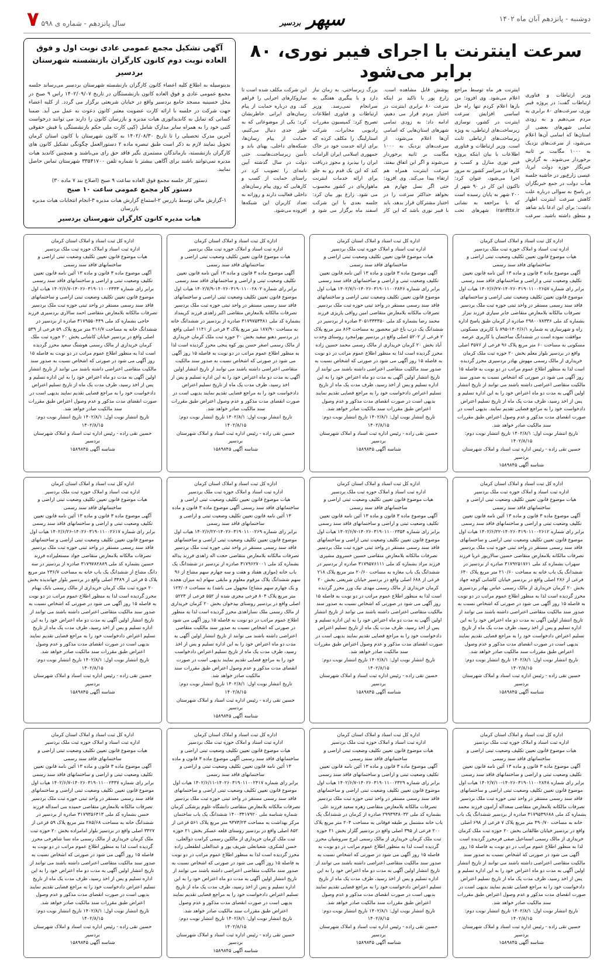دوشنبه - پانزدهم آبان ماه ۱۴۰۲
سپهر بردسیر سال پانزدهم - شماره ی ۵۹۸ ۷
سرعت اینترنت با اجرای فیبر نوری، ۸۰ برابر می‌شود
وزیر ارتباطات و فناوری ارتباطات گفت: در پروژه فیبر نوری، سرعت‌های ۸۰ برابری به مردم می‌دهیم و به زودی تمامی شهرهای بعضی از استان‌ها که اسامی آن‌ها اعلام می‌شود، از سرعت‌های نزدیک به ۱۰۰۰ مگابیت بر ثانیه برخوردار می‌شوند. به گزارش خبرنگار حوزه دولت ایرنا، عیسی زارع‌پور در حاشیه جلسه هیأت دولت در جمع خبرنگاران در پاسخ به سوالی درباره علت کاهش سرعت اینترنت اظهار داشت: برای این ادعا باید شاهد و منطق داشته باشید. سرعت اینترنت هر ماه توسط مراجع اعلام می‌شود. وی افزود: من بارها اعلام کردم تنها راه حل اساسی افزایش سرعت اینترنت در کشور، نوسازی زیرساخت‌های ارتباطی، به ویژه زیرساخت‌های ارتباطی ثابت است. وزیر ارتباطات و فناوری اطلاعات با بیان اینکه پروژه فیبر نوری منازل و کسب و کارها در سراسر کشور به مرور اجرا می‌شود، عنوان کرد: تاکنون این کار در ۹۰ شهر از ۲۰۰ شهر به پایان رسیده است که با مراجعه به نشانی iranfttx.ir شهرهای تحت پوشش قابل مشاهده است. زارع پور با تاکید بر اینکه سرعت ۸۰ برابری اینترنت در اختیار مردم قرار می دهیم، ادامه داد: به زودی تمامی شهرهای استان‌هایی که اسامی آن‌ها اعلام می‌شود، از سرعت‌های نزدیک به ۱۰۰۰ مگابیت بر ثانیه برخوردار می‌شوند و اگر این اتفاق بیفتد، سرعت اینترنت همراه هم ارتقاء پیدا می‌کند. وی افزود: حتی اگر نسل چهارم هم بخواهد حداکثر سرعت را در اختیار مشترکان قرار بدهد، باید با فیبر نوری باشد که این کار بزرگ زیرساختی، به زمان نیاز دارد و با پیگیری هفتگی به سرانجام نمی‌رسد. وزیر ارتباطات و فناوری اطلاعات تصریح کرد: کمیسیون مقررات رادیویی مخابرات، شرکت استارلینگ را مکلف کرده که برای ارائه خدمت خود در خاک جمهوری اسلامی ایران الزامات ایران را بپذیرد و مجوز دریافت کند که این یک قدم رو به جلو برای ارائه خدمات اینترنت ماهواره‌ای در کشور محسوب می شود. زارع پور بیان کرد: جلسه بعدی با این شرکت اسفند ماه برگزار می شود و این شرکت مکلف شده است تا سازوکارهای اجرایی را فراهم کند. وی درباره حمایت از پیام رسان‌های ایرانی خاطرنشان کرد: یکی از موضوعاتی که به طور جدی دنبال می‌کنیم، حمایت از پیام رسان‌ها، شبکه‌های داخلی، پهنای باند و تأمین زیرساخت‌هاست. حتی دولت در سال گذشته آیین نامه‌ای را تصویب کرد در راستای حمایت از کسب و کارهایی که روی پیام رسان‌های داخلی فعالیت دارند و روزانه به تعداد کاربران این شبکه‌ها افزوده می‌شود.
آگهی تشکیل مجمع عمومی عادی نوبت اول و فوق العاده نوبت دوم کانون کارگران بازنشسته شهرستان بردسیر
بدینوسیله به اطلاع کلیه اعضاء کانون کارگران بازنشسته شهرستان بردسیر می‌رساند جلسه مجمع عمومی عادی و فوق العاده کانون بازنشستگان در تاریخ ۱۴۰۲/۰۹/۰۷ راس ۹ صبح در محل حسینیه مسجد جامع بردسیر واقع در خیابان شریعتی برگزار می گردد. از کلیه اعضاء جهت شرکت در جلسه با ارائه کارت عضویت معتبر کانون دعوت به عمل می آید. ضمنا کسانی که تمایل به کاندیداتوری هیات مدیره و بازرسان کانون را دارند می توانند درخواست کتبی خود را به همراه سایر مدارک شامل (کپی کارت ملی حکم بازنشستگی یا فیش حقوقی آخرین مدرک تحصیلی را تا تاریخ ۱۴۰۲/۰۸/۳۰ به کانون شهرستان یا کانون استان کرمان تحویل نمایند لازم به ذکر است طبق تبصره ماده ۲ دستورالعمل چگونگی تشکیل کانون های کارگران بازنشسته، بازماندگان مستمری بگیر فاقد حق رای می‌باشند و همچنین کاندید هیات مدیره نمی‌توانند باشند برای آگاهی بیشتر با شماره تلفن ۳۳۵۴۱۷۰۰ شهرستان تماس حاصل نمایید.
دستور کار جلسه مجمع فوق العاده ساعت ۹ صبح (اصلاح بند ۷ ماده ۳۰)
دستور کار مجمع عمومی ساعت ۱۰ صبح
۱-گزارش مالی توسط بازرس ۲-استماع گزارش هیات مدیره ۳-انجام انتخابات هیات مدیره بازرسان
هیات مدیره کانون کارگران شهرستان بردسیر
اداره کل ثبت اسناد و املاک استان کرمان
اداره ثبت اسناد و املاک حوزه ثبت ملک بردسیر
هیات موضوع قانون تعیین تکلیف وضعیت ثبتی اراضی و ساختمانهای فاقد سند رسمی
آگهی موضوع ماده ۳ قانون و ماده ۱۳ آئین نامه قانون تعیین تکلیف وضعیت ثبتی و اراضی و ساختمانهای فاقد سند رسمی
برابر رای شماره ۱۴۰۲۶۰۳۱۹۰۱۱۰۰۲۶۵۷-۱۴۰۲/۶/۲۷ هیات اول موضوع قانون تعیین تکلیف وضعیت ثبتی اراضی و ساختمانهای فاقد سند رسمی مستقر در واحد ثبتی حوزه ثبت ملک بردسیر تصرفات مالکانه بلامعارض متقاضی جابر سیاری فرزند نبزار بشماره کد ملی ۲۹۸۰۰۷۸۳۳۶ صادره از کرمان طبق پاسخ اداره راه و شهرسازی به شماره ۱۴۰۲/۶/۱-۸۹۵ با کاربری مسکونی موافقت نموده است در ششدانگ ساختمان با کاربری عرصه مسکونی به مساحت ۶۰ متر مربع پلاک ۹۶ فرعی از ۳۵۷۶ اصلی واقع در بردسیر بلوار معلم بخش ۲۰ حوزه ثبت ملک کرمان خریداری از مالک رسمی مهوش بهادر بردسیری محرز گردیده است لذا به منظور اطلاع عموم مراتب در دو نوبت به فاصله ۱۵ روز آگهی می شود در صورتی که اشخاص نسبت به صدور سند مالکیت متقاضی اعتراضی داشته باشند می توانند از تاریخ انتشار اولین آگهی به مدت دو ماه اعتراض خود را به این اداره تسلیم و پس از اخذ رسید، ظرف مدت یک ماه از تاریخ تسلیم اعتراض دادخواست خود را به مراجع قضایی تقدیم نمایند. بدیهی است در صورت انقضای مدت مذکور و عدم وصول اعتراض طبق مقررات سند مالکیت صادر خواهد شد.
تاریخ انتشار نوبت اول: ۱۴۰۲/۸/۱ تاریخ انتشار نوبت دوم: ۱۴۰۲/۸/۱۵
حسین تقی زاده - رئیس اداره ثبت اسناد و املاک شهرستان بردسیر
شناسه آگهی ۱۵۸۹۸۴۵
اداره کل ثبت اسناد و املاک استان کرمان
اداره ثبت اسناد و املاک حوزه ثبت ملک بردسیر
هیات موضوع قانون تعیین تکلیف وضعیت ثبتی اراضی و ساختمانهای فاقد سند رسمی
آگهی موضوع ماده ۳ قانون و ماده ۱۳ آئین نامه قانون تعیین تکلیف وضعیت ثبتی و اراضی و ساختمانهای فاقد سند رسمی
برابر رای شماره ۱۴۰۲۶۰۳۱۹۰۱۱۰۰۲۸۴۶-۱۴۰۲/۷/۱ هیات اول موضوع قانون تعیین تکلیف وضعیت ثبتی اراضی و ساختمانهای فاقد سند رسمی مستقر در واحد ثبتی حوزه ثبت ملک بردسیر تصرفات مالکانه بلامعارض متقاضی امین رواقی پاریزی فرزند محمد رضا بشماره کد ملی ۳۰۵۱۳۳۳۳۵۰ صادره از بردسیر در ششدانگ یک درب باغ غیر محصور به مساحت ۸۶۴ متر مربع پلاک ۲ فرعی از ۵۲۰۲ اصلی واقع در بردسیر بهرامجرد روستای وحدت آباد بخش ۲۰ کرمان خریداری از مالک رسمی محمد حسین زاده محرز گردیده است لذا به منظور اطلاع عموم مراتب در دو نوبت به فاصله ۱۵ روز آگهی می شود در صورتی که اشخاص نسبت به صدور سند مالکیت متقاضی اعتراضی داشته باشند می توانند از تاریخ انتشار اولین آگهی به مدت دو ماه اعتراض خود را به این اداره تسلیم و پس از اخذ رسید، ظرف مدت یک ماه از تاریخ تسلیم اعتراض دادخواست خود را به مراجع قضایی تقدیم نمایند بدیهی است در صورت انقضای مدت مذکور و عدم وصول اعتراض طبق مقررات سند مالکیت صادر خواهد شد.
تاریخ انتشار نوبت اول: ۱۴۰۲/۸/۱ تاریخ انتشار نوبت دوم: ۱۴۰۲/۸/۱۵
حسین تقی زاده - رئیس اداره ثبت اسناد و املاک شهرستان بردسیر
شناسه آگهی ۱۵۸۹۸۴۵
اداره کل ثبت اسناد و املاک استان کرمان
اداره ثبت اسناد و املاک حوزه ثبت ملک بردسیر
هیات موضوع قانون تعیین تکلیف وضعیت ثبتی اراضی و ساختمانهای فاقد سند رسمی
آگهی موضوع ماده ۳ قانون و ماده ۱۳ آئین نامه قانون تعیین تکلیف وضعیت ثبتی و اراضی و ساختمانهای فاقد سند رسمی
برابر رای شماره ۱۴۰۲۶۰۳۱۹۰۱۱۰۰۲۸۰۲-۱۴۰۲/۷/۹ هیات اول موضوع قانون تعیین تکلیف وضعیت ثبتی اراضی و ساختمانهای فاقد سند رسمی مستقر در واحد ثبتی حوزه ثبت ملک بردسیر تصرفات مالکانه بلامعارض متقاضی اکبر زاهدی فرزند کریمداد بشماره کد ملی ۳۱۷۹۷۵۳۴۸۱ صادره از بردسیر در ششدانگ خانه به مساحت ۱۸۷/۹۰ متر مربع پلاک ۳ فرعی از ۱۱۴۱ اصلی واقع در بردسیر دهنو سفید بخش ۲۰ حوزه ثبت ملک کرمان خریداری از مالک رسمی اصغر حسن پور کوه پنجی محرز گردیده است لذا به منظور اطلاع عموم مراتب در دو نوبت به فاصله ۱۵ روز آگهی می شود در صورتی که اشخاص نسبت به صدور سند مالکیت متقاضی اعتراضی داشته باشند می توانند از تاریخ انتشار اولین آگهی به مدت دو ماه اعتراض خود را به این اداره تسلیم و پس از اخذ رسید، ظرف مدت یک ماه از تاریخ تسلیم اعتراض دادخواست خود را به مراجع قضایی تقدیم نمایند بدیهی است در صورت انقضای مدت مذکور و عدم وصول اعتراض طبق مقررات سند مالکیت صادر خواهد شد.
تاریخ انتشار نوبت اول: ۱۴۰۲/۸/۱ تاریخ انتشار نوبت دوم: ۱۴۰۲/۸/۱۵
حسین تقی زاده - رئیس اداره ثبت اسناد و املاک شهرستان بردسیر
شناسه آگهی ۱۵۸۹۸۴۵
اداره کل ثبت اسناد و املاک استان کرمان
اداره ثبت اسناد و املاک حوزه ثبت ملک بردسیر
هیات موضوع قانون تعیین تکلیف وضعیت ثبتی اراضی و ساختمانهای فاقد سند رسمی
آگهی موضوع ماده ۳ قانون و ماده ۱۳ آئین نامه قانون تعیین تکلیف وضعیت ثبتی و اراضی و ساختمانهای فاقد سند رسمی برابر رای شماره ۱۴۰۲۶۰۳۱۹۰۱۱۰۰۲۳۳۳-۱۴۰۲/۶/۷ هیات اول موضوع قانون تعیین تکلیف وضعیت ثبتی اراضی و ساختمانهای فاقد سند رسمی مستقر در واحد ثبتی حوزه ثبت ملک بردسیر تصرفات مالکانه بلامعارض متقاضی احمد سالاری بردسیری فرزند حاجی بشماره کد ملی ۳۱۷۹۵۵۰۴۴۹ صادره از بردسیر در ششدانگ خانه به مساحت ۳۱۶/۷ متر مربع پلاک ۵۹ فرعی از ۵۳۹ اصلی واقع در بردسیر خیابان کاشانی بخش ۲۰ حوزه ثبت ملک کرمان خریداری از مالک رسمی هوشنگ سعید محرز گردیده است لذا به منظور اطلاع عموم مراتب در دو نوبت به فاصله ۱۵ روز آگهی می شود در صورتی که اشخاص نسبت به صدور سند مالکیت متقاضی اعتراضی داشته باشند می توانند از تاریخ انتشار اولین آگهی به مدت دو ماه اعتراض خود را به این اداره تسلیم و پس از اخذ رسید، ظرف مدت یک ماه از تاریخ تسلیم اعتراض دادخواست خود را به مراجع قضایی تقدیم نمایند بدیهی است در صورت انقضای مدت مذکور و عدم وصول اعتراض طبق مقررات سند مالکیت صادر خواهد شد.
تاریخ انتشار نوبت اول: ۱۴۰۲/۸/۱ تاریخ انتشار نوبت دوم: ۱۴۰۲/۸/۱۵
حسین تقی زاده - رئیس اداره ثبت اسناد و املاک شهرستان بردسیر
شناسه آگهی ۱۵۸۹۸۴۵
اداره کل ثبت اسناد و املاک استان کرمان
اداره ثبت اسناد و املاک حوزه ثبت ملک بردسیر
هیات موضوع قانون تعیین تکلیف وضعیت ثبتی اراضی و ساختمانهای فاقد سند رسمی
آگهی موضوع ماده ۳ قانون و ماده ۱۳ آئین نامه قانون تعیین تکلیف وضعیت ثبتی و اراضی و ساختمانهای فاقد سند رسمی
برابر رای شماره ۱۴۰۲۶۰۳۱۹۰۱۱۰۰۲۶۱۲-۱۴۰۲/۶/۲۲ هیات اول موضوع قانون تعیین تکلیف وضعیت ثبتی اراضی و ساختمانهای فاقد سند رسمی مستقر در واحد ثبتی حوزه ثبت ملک بردسیر تصرفات مالکانه بلامعارض متقاضی حسین سالارپور غربا فرزند سهراب بشماره کد ملی ۳۱۷۹۲۵۱۷۶۱ صادره از بردسیر در ششدانگ یک باب خانه به مساحت ۲۱۰/۶۰ متر مربع پلاک ۶۴۰ فرعی از ۲۸۶ اصلی واقع در بردسیر خیابان کاشانی کوچه جهاد بخش ۲۰ کرمان خریداری از مالک رسمی عباس بهادر بردسیری محرز گردیده است لذا به منظور اطلاع عموم مراتب در دو نوبت به فاصله ۱۵ روز آگهی می شود در صورتی که اشخاص نسبت به صدور سند مالکیت متقاضی اعتراضی داشته باشند می توانند از تاریخ انتشار اولین آگهی به مدت دو ماه اعتراض خود را به این اداره تسلیم و پس از اخذ رسید، ظرف مدت یک ماه از تاریخ تسلیم اعتراض دادخواست خود را به مراجع قضایی تقدیم نمایند بدیهی است در صورت انقضای مدت مذکور و عدم وصول اعتراض طبق مقررات سند مالکیت صادر خواهد شد.
تاریخ انتشار نوبت اول: ۱۴۰۲/۸/۱ تاریخ انتشار نوبت دوم: ۱۴۰۲/۸/۱۵
حسین تقی زاده - رئیس اداره ثبت اسناد و املاک شهرستان بردسیر
شناسه آگهی ۱۵۸۹۸۴۵
اداره کل ثبت اسناد و املاک استان کرمان
اداره ثبت اسناد و املاک حوزه ثبت ملک بردسیر
هیات موضوع قانون تعیین تکلیف وضعیت ثبتی اراضی و ساختمانهای فاقد سند رسمی
آگهی موضوع ماده ۳ قانون و ماده ۱۳ آئین نامه قانون تعیین تکلیف وضعیت ثبتی و اراضی و ساختمانهای فاقد سند رسمی
برابر رای شماره ۱۴۰۲۶۰۳۱۹۰۱۱۰۰۲۳۵۴-۱۴۰۲/۶/۷ هیات اول موضوع قانون تعیین تکلیف وضعیت ثبتی اراضی و ساختمانهای فاقد سند رسمی مستقر در واحد ثبتی حوزه ثبت ملک بردسیر تصرفات مالکانه بلامعارض متقاضی حسین خسروی مشیزی فرزند مراد بشماره کد ملی ۳۱۷۹۵۷۶۱۱۱ صادره از بردسیر در ششدانگ یک باب مغازه به مساحت ۲۰/۶۰ متر مربع پلاک ۲۱۸ فرعی از ۶۸۸ اصلی واقع در بردسیر خیابان شریعتی بخش ۲۰ کرمان خریداری از مالک رسمی مهدی نیک ورز محرز گردیده است لذا به منظور اطلاع عموم مراتب در دو نوبت به فاصله ۱۵ روز آگهی می شود در صورتی که اشخاص نسبت به صدور سند مالکیت متقاضی اعتراضی داشته باشند می توانند از تاریخ انتشار اولین آگهی به مدت دو ماه اعتراض خود را به این اداره تسلیم و پس از اخذ رسید، ظرف مدت یک ماه از تاریخ تسلیم اعتراض دادخواست خود را به مراجع قضایی تقدیم نمایند بدیهی است در صورت انقضای مدت مذکور و عدم وصول اعتراض طبق مقررات سند مالکیت صادر خواهد شد.
تاریخ انتشار نوبت اول: ۱۴۰۲/۸/۱ تاریخ انتشار نوبت دوم: ۱۴۰۲/۸/۱۵
حسین تقی زاده - رئیس اداره ثبت اسناد و املاک شهرستان بردسیر
شناسه آگهی ۱۵۸۹۸۴۵
اداره کل ثبت اسناد و املاک استان کرمان
اداره ثبت اسناد و املاک حوزه ثبت ملک بردسیر
هیات موضوع قانون تعیین تکلیف وضعیت ثبتی اراضی و ساختمانهای فاقد سند رسمی آگهی موضوع ماده ۳ قانون و ماده ۱۳ آئین نامه قانون تعیین تکلیف وضعیت ثبتی و اراضی و ساختمانهای فاقد سند رسمی
برابر رای شماره ۱۴۰۲۶۰۳۱۹۰۱۱۰۰۲۶۹-۱۴۰۲/۶/۲۲ هیات اول موضوع قانون تعیین تکلیف وضعیت ثبتی اراضی و ساختمانهای فاقد سند رسمی مستقر در واحد ثبتی حوزه ثبت ملک بردسیر تصرفات مالکانه بلامعارض متقاضی حجت اله زاهدی فرزند یداله بشماره کد ملی ۳۱۷۹۶۲۷۰۰۱ صادره از بردسیر در ششدانگ یک باب خانه (موازی هفتاد و هفت و سه چهارم سهم مشاع از ۹۶ سهم ششدانگ پلاک مرقوم معلوم و مابقی سهام (به میزان هجده و یک چهارم سهم مشاع) مجهول می باشد) به مساحت ۱۲۳/۰۶ متر مربع پلاک ۸۰۴ فرعی مجزی شده از ۵۵۲ فرعی از ۵۲۲۳ اصلی واقع در بردسیر روستای بیدخوان بخش ۲۰ کرمان خریداری از مالک رسمی ملک نسازاهدی محرز گردیده است لذا به منظور اطلاع عموم مراتب در دو نوبت به فاصله ۱۵ روز آگهی می شود در صورتی که اشخاص نسبت به صدور سند مالکیت متقاضی اعتراضی داشته باشند می توانند از تاریخ انتشار اولین آگهی به مدت دو ماه اعتراض خود را به این اداره تسلیم و پس از اخذ رسید، ظرف مدت یک ماه از تاریخ تسلیم اعتراض دادخواست خود را به مراجع قضایی تقدیم نمایند بدیهی است در صورت انقضای مدت مذکور و عدم وصول اعتراض طبق مقررات سند مالکیت صادر خواهد شد.
تاریخ انتشار نوبت اول: ۱۴۰۲/۸/۱ تاریخ انتشار نوبت دوم: ۱۴۰۲/۸/۱۵
حسین تقی زاده - رئیس اداره ثبت اسناد و املاک شهرستان بردسیر
شناسه آگهی ۱۵۸۹۸۴۵
اداره کل ثبت اسناد و املاک استان کرمان
اداره ثبت اسناد و املاک حوزه ثبت ملک بردسیر
هیات موضوع قانون تعیین تکلیف وضعیت ثبتی اراضی و ساختمانهای فاقد سند رسمی
آگهی موضوع ماده ۳ قانون و ماده ۱۳ آئین نامه قانون تعیین تکلیف وضعیت ثبتی و اراضی و ساختمانهای فاقد سند رسمی
برابر رای شماره ۱۴۰۲۶۰۳۱۹۰۱۱۰۰۲۶۱۷-۱۴۰۲/۶/۲۶ هیات اول موضوع قانون تعیین تکلیف وضعیت ثبتی اراضی و ساختمانهای فاقد سند رسمی مستقر در واحد ثبتی حوزه ثبت ملک بردسیر تصرفات مالکانه بلامعارض متقاضی جواد مستعلیزاده فرزند حسین بشماره کد ملی ۳۱۷۹۷۸۲۸۸۹ صادره از بردسیر در سه دانگ مشاع از ششدانگ یک باب خانه به مساحت ۲۳۶/۷ متر مربع پلاک ۵ فرعی از ۳۳۸۹ اصلی واقع در بردسیر بلوار جهاندیده بخش ۲۰ حوزه ثبت ملک کرمان خریداری از مالک رسمی بابک بهنام محرز گردیده است لذا به منظور اطلاع عموم مراتب در دو نوبت به فاصله ۱۵ روز آگهی می شود در صورتی که اشخاص نسبت به صدور سند مالکیت متقاضی اعتراضی داشته باشند می توانند از تاریخ انتشار اولین آگهی به مدت دو ماه اعتراض خود را به این اداره تسلیم و پس از اخذ رسید، ظرف مدت یک ماه از تاریخ تسلیم اعتراض دادخواست خود را به مراجع قضایی تقدیم نمایند بدیهی است در صورت انقضای مدت مذکور و عدم وصول اعتراض طبق مقررات سند مالکیت صادر خواهد شد.
تاریخ انتشار نوبت اول: ۱۴۰۲/۸/۱ تاریخ انتشار نوبت دوم: ۱۴۰۲/۸/۱۵
حسین تقی زاده - رئیس اداره ثبت اسناد و املاک شهرستان بردسیر
شناسه آگهی ۱۵۸۹۸۴۵
اداره کل ثبت اسناد و املاک استان کرمان
اداره ثبت اسناد و املاک حوزه ثبت ملک بردسیر
هیات موضوع قانون تعیین تکلیف وضعیت ثبتی اراضی و ساختمانهای فاقد سند رسمی
آگهی موضوع ماده ۳ قانون و ماده ۱۳ آئین نامه قانون تعیین تکلیف وضعیت ثبتی و اراضی و ساختمانهای فاقد سند رسمی
برابر رای شماره ۱۴۰۲۶۰۳۱۹۰۱۱۰۰۲۸۴۸-۱۴۰۲/۷/۱۰ هیات اول موضوع قانون تعیین تکلیف وضعیت ثبتی اراضی و ساختمانهای فاقد سند رسمی مستقر در واحد ثبتی حوزه ثبت ملک بردسیر تصرفات مالکانه بلامعارض متقاضی سعداله آرامون فرزند محمد بشماره کد ملی ۳۱۷۹۵۴۹۶۸۸ صادره از بردسیر ششدانگ یک باب خانه به مساحت ۴۹۰/۷۰ متر مربع پلاک ۷ فرعی از ۶۹۸ اصلی واقع در بردسیر خیابان طالقانی بخش ۲۰ حوزه ثبت ملک کرمان خریداری از مالک رسمی اسماعیل صفی فرمحرز گردیده است لذا به منظور اطلاع عموم مراتب در دو نوبت به فاصله ۱۵ روز آگهی می شود در صورتی که اشخاص نسبت به صدور سند مالکیت متقاضی اعتراضی داشته باشند می توانند از تاریخ انتشار اولین آگهی به مدت دو ماه اعتراض خود را به این اداره تسلیم و پس از اخذ رسید، ظرف مدت یک ماه از تاریخ تسلیم اعتراض دادخواست خود را به مراجع قضایی تقدیم نمایند بدیهی است در صورت انقضای مدت مذکور و عدم وصول اعتراض طبق مقررات سند مالکیت صادر خواهد شد.
تاریخ انتشار نوبت اول: ۱۴۰۲/۸/۱ تاریخ انتشار نوبت دوم: ۱۴۰۲/۸/۱۵
حسین تقی زاده - رئیس اداره ثبت اسناد و املاک شهرستان بردسیر
شناسه آگهی ۱۵۸۹۸۴۵
اداره کل ثبت اسناد و املاک استان کرمان
اداره ثبت اسناد و املاک حوزه ثبت ملک بردسیر
هیات موضوع قانون تعیین تکلیف وضعیت ثبتی اراضی و ساختمانهای فاقد سند رسمی
آگهی موضوع ماده ۳ قانون و ماده ۱۳ آئین نامه قانون تعیین تکلیف وضعیت ثبتی و اراضی و ساختمانهای فاقد سند رسمی
برابر رای شماره ۱۴۰۲۶۰۳۱۹۰۱۱۰۰۲۳۲۹-۱۴۰۲/۶/۷ هیات اول موضوع قانون تعیین تکلیف وضعیت ثبتی اراضی و ساختمانهای فاقد سند رسمی مستقر در واحد ثبتی حوزه ثبت ملک بردسیر تصرفات مالکانه بلامعارض متقاضی زهره سعید فرزند علی بشماره کد ملی ۲۹۹۳۹۴۸۰۳۲ صادره از کرمان در ششدانگ یک باب خانه مشتمل بر طبقه فوقانی به مساحت ۲۰۴ متر مربع پلاک ۲۰۰ فرعی از ۳۹۵ اصلی واقع در بردسیر گلزار بخش ۲۱ حوزه ثبت ملک کرمان خریداری از مالک رسمی ایرج سروشیان محرز گردیده است لذا به منظور اطلاع عموم مراتب در دو نوبت به فاصله ۱۵ روز آگهی می شود در صورتی که اشخاص نسبت به صدور سند مالکیت متقاضی اعتراضی داشته باشند می توانند از تاریخ انتشار اولین آگهی به مدت دو ماه اعتراض خود را به این اداره تسلیم و پس از اخذ رسید، ظرف مدت یک ماه از تاریخ تسلیم اعتراض دادخواست خود را به مراجع قضایی تقدیم نمایند بدیهی است در صورت انقضای مدت مذکور و عدم وصول اعتراض طبق مقررات سند مالکیت صادر خواهد شد.
تاریخ انتشار نوبت اول: ۱۴۰۲/۸/۱ تاریخ انتشار نوبت دوم: ۱۴۰۲/۸/۱۵
حسین تقی زاده - رئیس اداره ثبت اسناد و املاک شهرستان بردسیر
شناسه آگهی ۱۵۸۹۸۴۵
اداره کل ثبت اسناد و املاک استان کرمان
اداره ثبت اسناد و املاک حوزه ثبت ملک بردسیر
هیات موضوع قانون تعیین تکلیف وضعیت ثبتی اراضی و ساختمانهای فاقد سند رسمی آگهی موضوع ماده ۳ قانون و ماده ۱۳ آئین نامه قانون تعیین تکلیف وضعیت ثبتی و اراضی و ساختمانهای فاقد سند رسمی
برابر رای شماره ۱۴۰۲۶۰۳۱۹۰۱۱۰۰۲۴۱۷-۱۴۰۲/۶/۱۱ هیات اول موضوع قانون تعیین تکلیف وضعیت ثبتی اراضی و ساختمانهای فاقد سند رسمی مستقر در واحد ثبتی حوزه ثبت ملک بردسیر تصرفات مالکانه بلامعارض متقاضی دانشگاه علوم پزشکی کرمان شماره شناسه ملی ۱۴۰۰۳۴۱۷۹۲۰ ششدانگ یک باب ساختمان مرکز بهداشت به مساحت ۹۳۷۳/۲۳ متر مربع پلاک ۵۶۱ فرعی از ۸۵۲ اصلی واقع در بردسیر روستای قلعه عسکر بخش ۲۱ حوزه ثبت ملک کرمان خریداری از مالکین رسمی کرامت ذوالعلی، حسن لشکری، شعبانعلی شریف پور و عبدالعلی لطفعلی زاده محرز گردیده است لذا به منظور اطلاع عموم مراتب در دو نوبت به فاصله ۱۵ روز آگهی می شود در صورتی که اشخاص نسبت به صدور سند مالکیت متقاضی اعتراضی داشته باشند می توانند از تاریخ انتشار اولین آگهی به مدت دو ماه اعتراض خود را به این اداره تسلیم و پس از اخذ رسید، ظرف مدت یک ماه از تاریخ تسلیم اعتراض دادخواست خود را به مراجع قضایی تقدیم نمایند بدیهی است در صورت انقضای مدت مذکور و عدم وصول اعتراض طبق مقررات سند مالکیت صادر خواهد شد.
تاریخ انتشار نوبت اول: ۱۴۰۲/۸/۱ تاریخ انتشار نوبت دوم: ۱۴۰۲/۸/۱۵
حسین تقی زاده - رئیس اداره ثبت اسناد و املاک شهرستان بردسیر
شناسه آگهی ۱۵۸۹۸۴۵
اداره کل ثبت اسناد و املاک استان کرمان
اداره ثبت اسناد و املاک حوزه ثبت ملک بردسیر
هیات موضوع قانون تعیین تکلیف وضعیت ثبتی اراضی و ساختمانهای فاقد سند رسمی
آگهی موضوع ماده ۳ قانون و ماده ۱۳ آئین نامه قانون تعیین تکلیف وضعیت ثبتی و اراضی و ساختمانهای فاقد سند رسمی
برابر رای شماره ۱۴۰۲۶۰۳۱۹۰۱۱۰۰۲۳۳۷-۱۴۰۲/۶/۷ هیات اول موضوع قانون تعیین تکلیف وضعیت ثبتی اراضی و ساختمانهای فاقد سند رسمی مستقر در واحد ثبتی حوزه ثبت ملک بردسیر تصرفات مالکانه بلامعارض متقاضی حمیده بنی اسداله فرزند حسن بشماره کد ملی ۳۱۷۹۳۵۶۴۱۳ صادره از بردسیر در ششدانگ خانه به مساحت ۲۸۵/۶۸ متر مربع پلاک ۵۹ فرعی از ۳۴۲۷ اصلی واقع در بردسیر بلوار امامزاده بخش ۲۰ حوزه ثبت ملک کرمان خریداری از مالک رسمی ماه نسا شاهرخی محرز گردیده است لذا به منظور اطلاع عموم مراتب در دو نوبت به فاصله ۱۵ روز آگهی می شود در صورتی که اشخاص نسبت به صدور سند مالکیت متقاضی اعتراضی داشته باشند می توانند از تاریخ انتشار اولین آگهی به مدت دو ماه اعتراض خود را به این اداره تسلیم و پس از اخذ رسید، ظرف مدت یک ماه از تاریخ تسلیم اعتراض دادخواست خود را به مراجع قضایی تقدیم نمایند بدیهی است در صورت انقضای مدت مذکور و عدم وصول اعتراض طبق مقررات سند مالکیت صادر خواهد شد.
تاریخ انتشار نوبت اول: ۱۴۰۲/۸/۱ تاریخ انتشار نوبت دوم: ۱۴۰۲/۸/۱۵
حسین تقی زاده - رئیس اداره ثبت اسناد و املاک شهرستان بردسیر
شناسه آگهی ۱۵۸۹۸۴۵